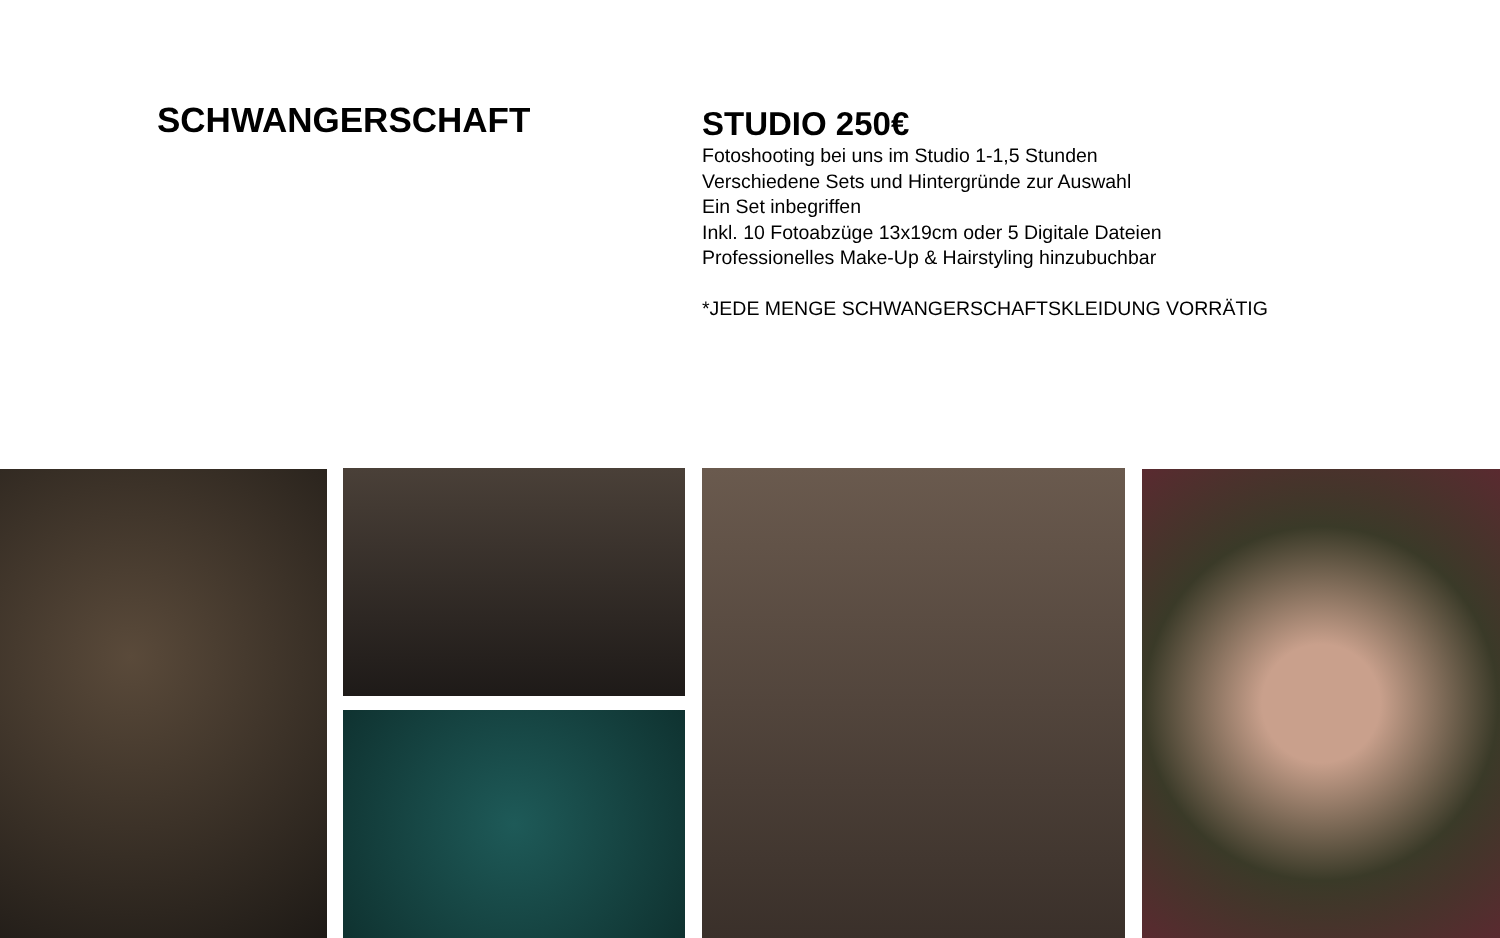SCHWANGERSCHAFT
STUDIO 250€
Fotoshooting bei uns im Studio 1-1,5 Stunden
Verschiedene Sets und Hintergründe zur Auswahl
Ein Set inbegriffen
Inkl. 10 Fotoabzüge 13x19cm oder 5 Digitale Dateien
Professionelles Make-Up & Hairstyling hinzubuchbar
*JEDE MENGE SCHWANGERSCHAFTSKLEIDUNG VORRÄTIG